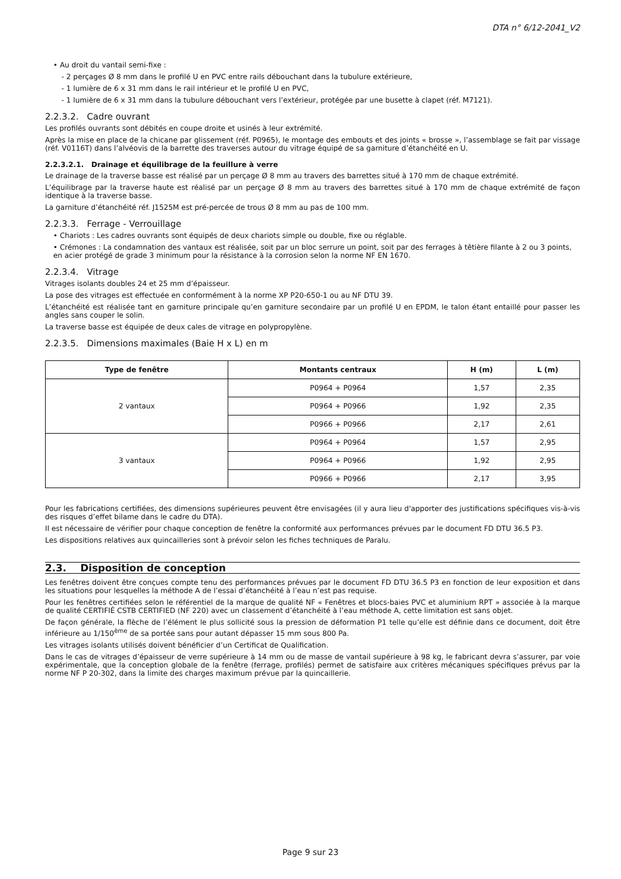DTA n° 6/12-2041_V2
• Au droit du vantail semi-fixe :
- 2 perçages Ø 8 mm dans le profilé U en PVC entre rails débouchant dans la tubulure extérieure,
- 1 lumière de 6 x 31 mm dans le rail intérieur et le profilé U en PVC,
- 1 lumière de 6 x 31 mm dans la tubulure débouchant vers l’extérieur, protégée par une busette à clapet (réf. M7121).
2.2.3.2. Cadre ouvrant
Les profilés ouvrants sont débités en coupe droite et usinés à leur extrémité.
Après la mise en place de la chicane par glissement (réf. P0965), le montage des embouts et des joints « brosse », l’assemblage se fait par vissage (réf. V0116T) dans l’alvéovis de la barrette des traverses autour du vitrage équipé de sa garniture d’étanchéité en U.
2.2.3.2.1. Drainage et équilibrage de la feuillure à verre
Le drainage de la traverse basse est réalisé par un perçage Ø 8 mm au travers des barrettes situé à 170 mm de chaque extrémité.
L’équilibrage par la traverse haute est réalisé par un perçage Ø 8 mm au travers des barrettes situé à 170 mm de chaque extrémité de façon identique à la traverse basse.
La garniture d’étanchéité réf. J1525M est pré-percée de trous Ø 8 mm au pas de 100 mm.
2.2.3.3. Ferrage - Verrouillage
• Chariots : Les cadres ouvrants sont équipés de deux chariots simple ou double, fixe ou réglable.
• Crémones : La condamnation des vantaux est réalisée, soit par un bloc serrure un point, soit par des ferrages à têtière filante à 2 ou 3 points, en acier protégé de grade 3 minimum pour la résistance à la corrosion selon la norme NF EN 1670.
2.2.3.4. Vitrage
Vitrages isolants doubles 24 et 25 mm d’épaisseur.
La pose des vitrages est effectuée en conformément à la norme XP P20-650-1 ou au NF DTU 39.
L’étanchéité est réalisée tant en garniture principale qu’en garniture secondaire par un profilé U en EPDM, le talon étant entaillé pour passer les angles sans couper le solin.
La traverse basse est équipée de deux cales de vitrage en polypropylène.
2.2.3.5. Dimensions maximales (Baie H x L) en m
| Type de fenêtre | Montants centraux | H (m) | L (m) |
| --- | --- | --- | --- |
| 2 vantaux | P0964 + P0964 | 1,57 | 2,35 |
| | P0964 + P0966 | 1,92 | 2,35 |
| | P0966 + P0966 | 2,17 | 2,61 |
| 3 vantaux | P0964 + P0964 | 1,57 | 2,95 |
| | P0964 + P0966 | 1,92 | 2,95 |
| | P0966 + P0966 | 2,17 | 3,95 |
Pour les fabrications certifiées, des dimensions supérieures peuvent être envisagées (il y aura lieu d'apporter des justifications spécifiques vis-à-vis des risques d’effet bilame dans le cadre du DTA).
Il est nécessaire de vérifier pour chaque conception de fenêtre la conformité aux performances prévues par le document FD DTU 36.5 P3.
Les dispositions relatives aux quincailleries sont à prévoir selon les fiches techniques de Paralu.
2.3. Disposition de conception
Les fenêtres doivent être conçues compte tenu des performances prévues par le document FD DTU 36.5 P3 en fonction de leur exposition et dans les situations pour lesquelles la méthode A de l’essai d’étanchéité à l’eau n’est pas requise.
Pour les fenêtres certifiées selon le référentiel de la marque de qualité NF « Fenêtres et blocs-baies PVC et aluminium RPT » associée à la marque de qualité CERTIFIÉ CSTB CERTIFIED (NF 220) avec un classement d’étanchéité à l’eau méthode A, cette limitation est sans objet.
De façon générale, la flèche de l’élément le plus sollicité sous la pression de déformation P1 telle qu’elle est définie dans ce document, doit être inférieure au 1/150<sup>ème</sup> de sa portée sans pour autant dépasser 15 mm sous 800 Pa.
Les vitrages isolants utilisés doivent bénéficier d’un Certificat de Qualification.
Dans le cas de vitrages d’épaisseur de verre supérieure à 14 mm ou de masse de vantail supérieure à 98 kg, le fabricant devra s’assurer, par voie expérimentale, que la conception globale de la fenêtre (ferrage, profilés) permet de satisfaire aux critères mécaniques spécifiques prévus par la norme NF P 20-302, dans la limite des charges maximum prévue par la quincaillerie.
Page 9 sur 23